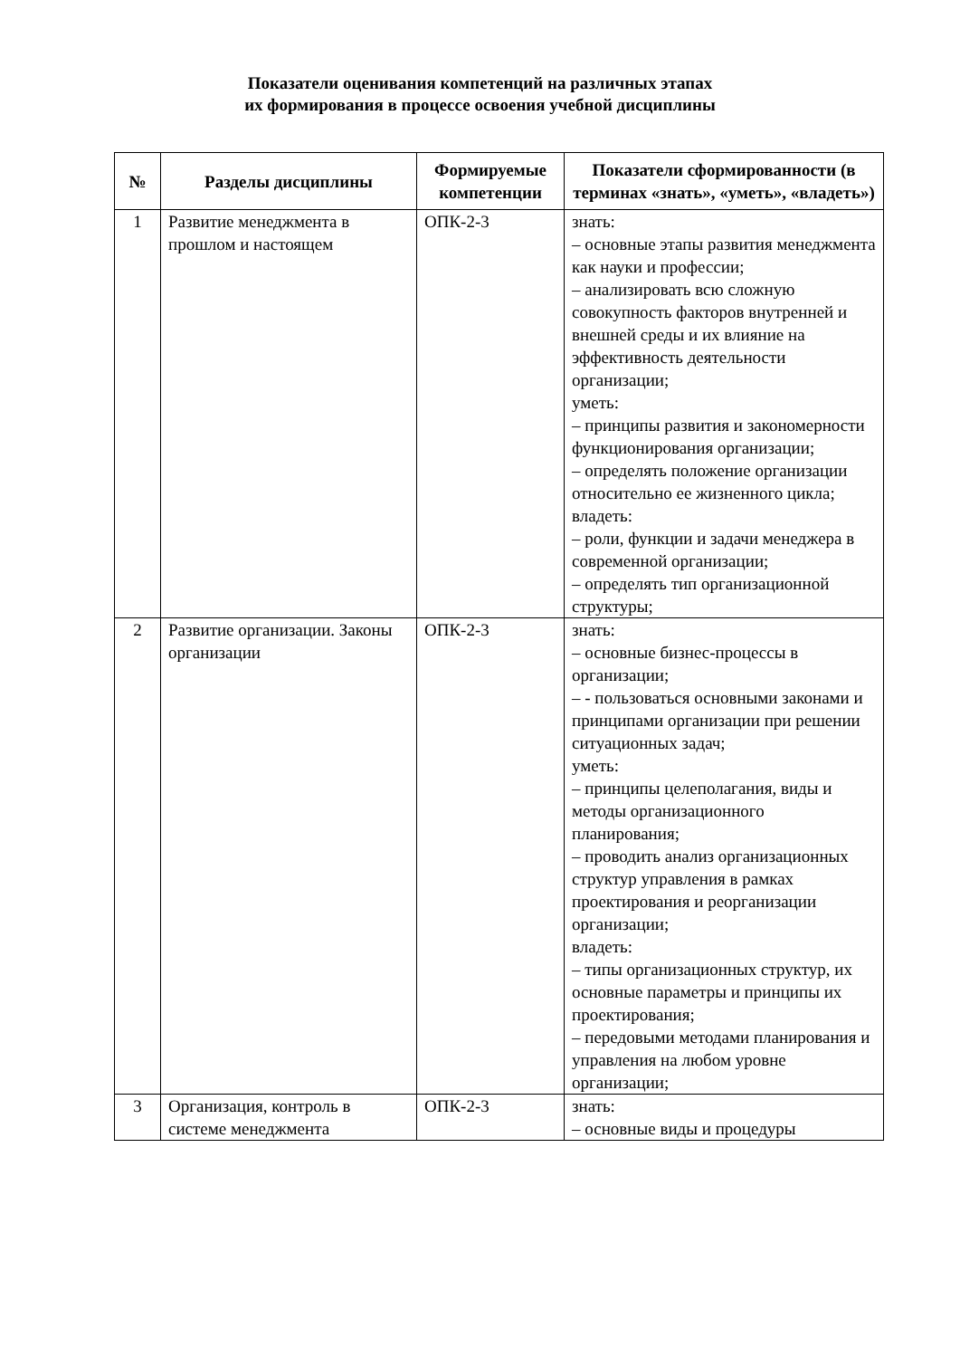Показатели оценивания компетенций на различных этапах
их формирования в процессе освоения учебной дисциплины
| № | Разделы дисциплины | Формируемые компетенции | Показатели сформированности (в терминах «знать», «уметь», «владеть») |
| --- | --- | --- | --- |
| 1 | Развитие менеджмента в прошлом и настоящем | ОПК-2-3 | знать: – основные этапы развития менеджмента как науки и профессии; – анализировать всю сложную совокупность факторов внутренней и внешней среды и их влияние на эффективность деятельности организации; уметь: – принципы развития и закономерности функционирования организации; – определять положение организации относительно ее жизненного цикла; владеть: – роли, функции и задачи менеджера в современной организации; – определять тип организационной структуры; |
| 2 | Развитие организации. Законы организации | ОПК-2-3 | знать: – основные бизнес-процессы в организации; – - пользоваться основными законами и принципами организации при решении ситуационных задач; уметь: – принципы целеполагания, виды и методы организационного планирования; – проводить анализ организационных структур управления в рамках проектирования и реорганизации организации; владеть: – типы организационных структур, их основные параметры и принципы их проектирования; – передовыми методами планирования и управления на любом уровне организации; |
| 3 | Организация, контроль в системе менеджмента | ОПК-2-3 | знать: – основные виды и процедуры |